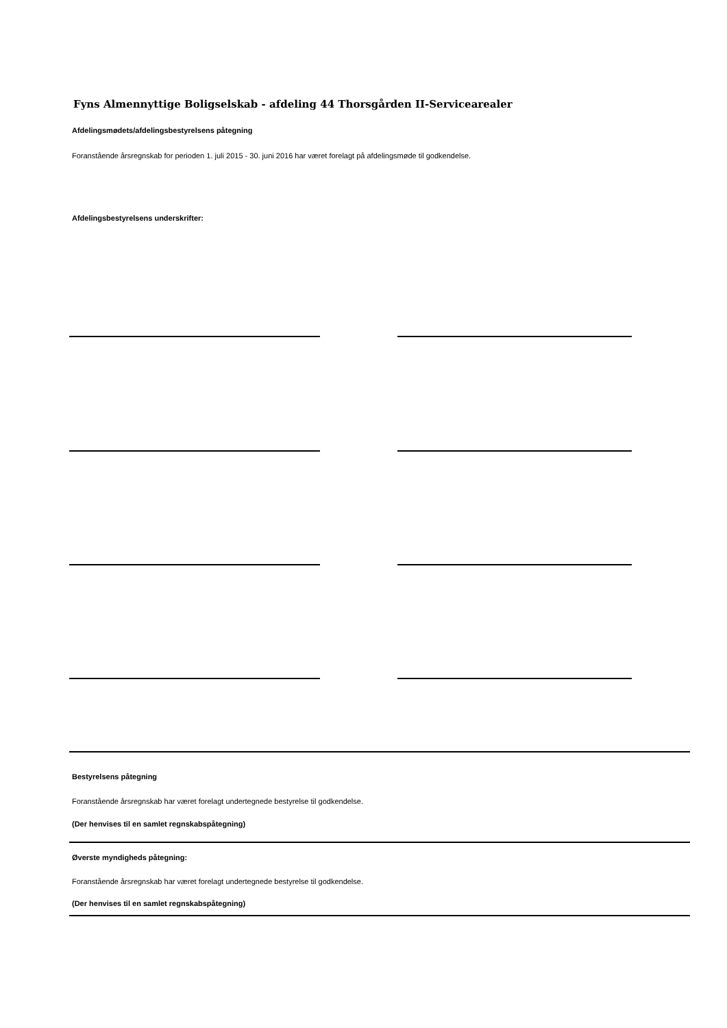Fyns Almennyttige Boligselskab - afdeling 44 Thorsgården II-Servicearealer
Afdelingsmødets/afdelingsbestyrelsens påtegning
Foranstående årsregnskab for perioden 1. juli 2015 - 30. juni 2016 har været forelagt på afdelingsmøde til godkendelse.
Afdelingsbestyrelsens underskrifter:
Bestyrelsens påtegning
Foranstående årsregnskab har været forelagt undertegnede bestyrelse til godkendelse.
(Der henvises til en samlet regnskabspåtegning)
Øverste myndigheds påtegning:
Foranstående årsregnskab har været forelagt undertegnede bestyrelse til godkendelse.
(Der henvises til en samlet regnskabspåtegning)